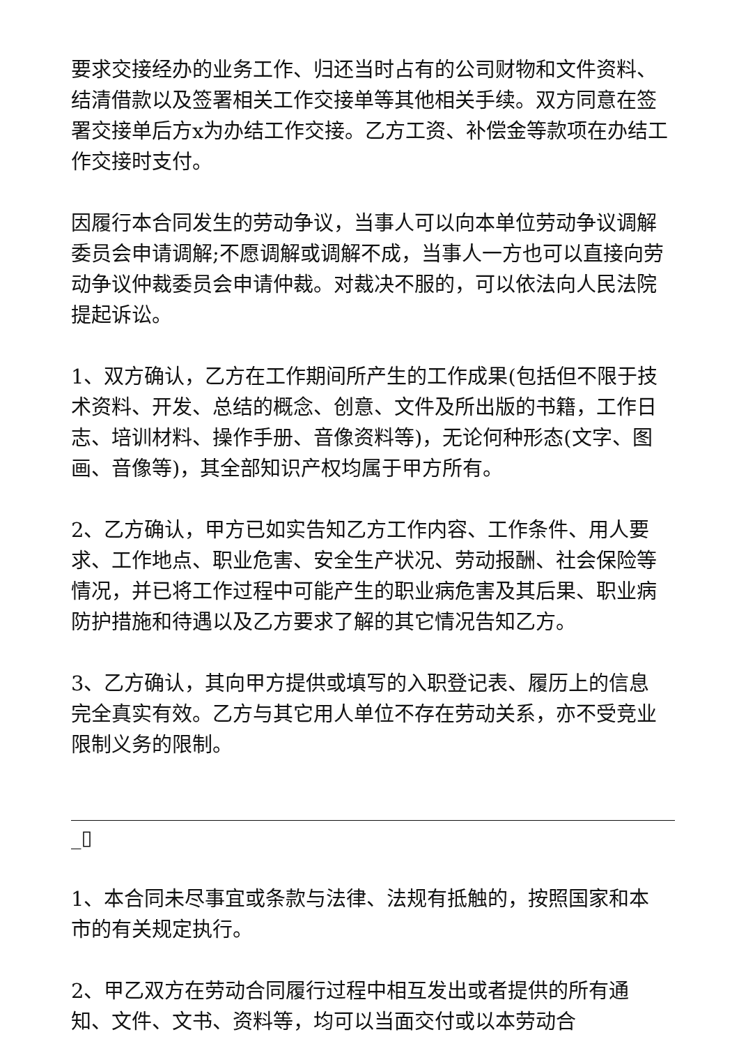要求交接经办的业务工作、归还当时占有的公司财物和文件资料、结清借款以及签署相关工作交接单等其他相关手续。双方同意在签署交接单后方x为办结工作交接。乙方工资、补偿金等款项在办结工作交接时支付。
因履行本合同发生的劳动争议，当事人可以向本单位劳动争议调解委员会申请调解;不愿调解或调解不成，当事人一方也可以直接向劳动争议仲裁委员会申请仲裁。对裁决不服的，可以依法向人民法院提起诉讼。
1、双方确认，乙方在工作期间所产生的工作成果(包括但不限于技术资料、开发、总结的概念、创意、文件及所出版的书籍，工作日志、培训材料、操作手册、音像资料等)，无论何种形态(文字、图画、音像等)，其全部知识产权均属于甲方所有。
2、乙方确认，甲方已如实告知乙方工作内容、工作条件、用人要求、工作地点、职业危害、安全生产状况、劳动报酬、社会保险等情况，并已将工作过程中可能产生的职业病危害及其后果、职业病防护措施和待遇以及乙方要求了解的其它情况告知乙方。
3、乙方确认，其向甲方提供或填写的入职登记表、履历上的信息完全真实有效。乙方与其它用人单位不存在劳动关系，亦不受竞业限制义务的限制。
_▯
1、本合同未尽事宜或条款与法律、法规有抵触的，按照国家和本市的有关规定执行。
2、甲乙双方在劳动合同履行过程中相互发出或者提供的所有通知、文件、文书、资料等，均可以当面交付或以本劳动合